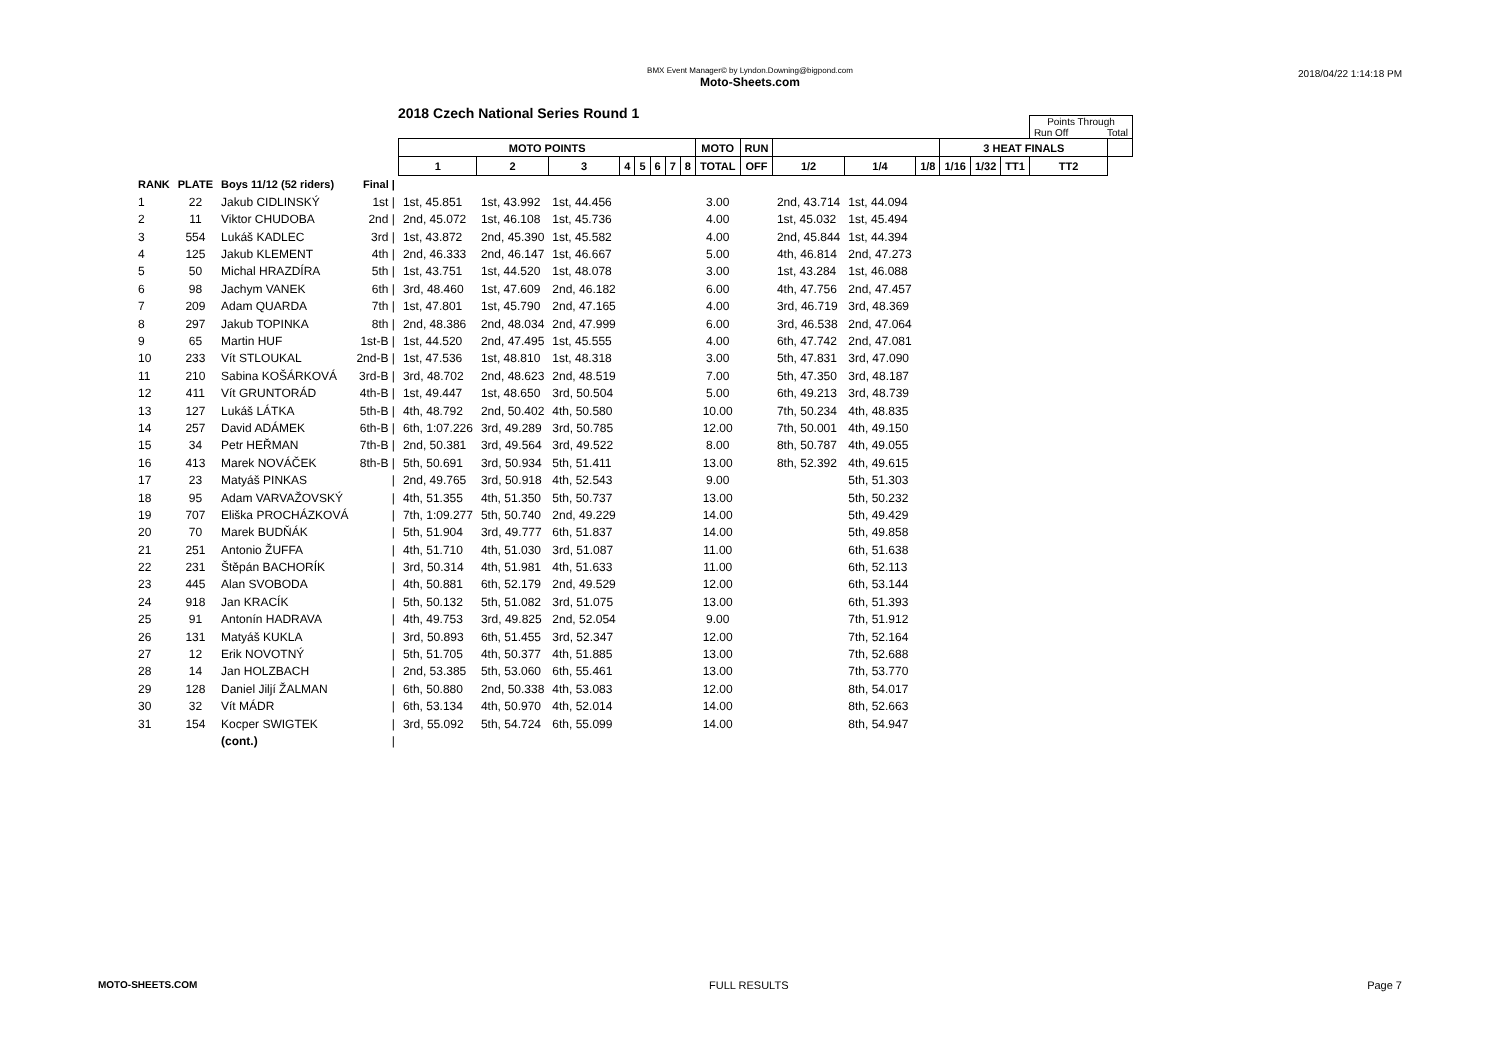BMX Event Manager© by Lyndon.Downing@bigpond.com
Moto-Sheets.com
2018/04/22 1:14:18 PM
2018 Czech National Series Round 1
| | | | | | | | | | | | | | | | | | | | | Points Through Run Off Total | |
| | | | | MOTO POINTS | | | | | | | | MOTO | RUN | | | | 3 HEAT FINALS | | | | |
| | | | | 1 | 2 | 3 | 4 | 5 | 6 | 7 | 8 | TOTAL | OFF | 1/2 | 1/4 | 1/8 | 1/16 | 1/32 | TT1 | TT2 | |
| RANK | PLATE | Boys 11/12 (52 riders) | Final / | | | | | | | | | | | | | | | | | | |
| 1 | 22 | Jakub CIDLINSKÝ | 1st / | 1st, 45.851 | 1st, 43.992 | 1st, 44.456 | | | | | | 3.00 | | 2nd, 43.714 | 1st, 44.094 | | | | | | |
| 2 | 11 | Viktor CHUDOBA | 2nd / | 2nd, 45.072 | 1st, 46.108 | 1st, 45.736 | | | | | | 4.00 | | 1st, 45.032 | 1st, 45.494 | | | | | | |
| 3 | 554 | Lukáš KADLEC | 3rd / | 1st, 43.872 | 2nd, 45.390 | 1st, 45.582 | | | | | | 4.00 | | 2nd, 45.844 | 1st, 44.394 | | | | | | |
| 4 | 125 | Jakub KLEMENT | 4th / | 2nd, 46.333 | 2nd, 46.147 | 1st, 46.667 | | | | | | 5.00 | | 4th, 46.814 | 2nd, 47.273 | | | | | | |
| 5 | 50 | Michal HRAZDÍRA | 5th / | 1st, 43.751 | 1st, 44.520 | 1st, 48.078 | | | | | | 3.00 | | 1st, 43.284 | 1st, 46.088 | | | | | | |
| 6 | 98 | Jachym VANEK | 6th / | 3rd, 48.460 | 1st, 47.609 | 2nd, 46.182 | | | | | | 6.00 | | 4th, 47.756 | 2nd, 47.457 | | | | | | |
| 7 | 209 | Adam QUARDA | 7th / | 1st, 47.801 | 1st, 45.790 | 2nd, 47.165 | | | | | | 4.00 | | 3rd, 46.719 | 3rd, 48.369 | | | | | | |
| 8 | 297 | Jakub TOPINKA | 8th / | 2nd, 48.386 | 2nd, 48.034 | 2nd, 47.999 | | | | | | 6.00 | | 3rd, 46.538 | 2nd, 47.064 | | | | | | |
| 9 | 65 | Martin HUF | 1st-B / | 1st, 44.520 | 2nd, 47.495 | 1st, 45.555 | | | | | | 4.00 | | 6th, 47.742 | 2nd, 47.081 | | | | | | |
| 10 | 233 | Vít STLOUKAL | 2nd-B / | 1st, 47.536 | 1st, 48.810 | 1st, 48.318 | | | | | | 3.00 | | 5th, 47.831 | 3rd, 47.090 | | | | | | |
| 11 | 210 | Sabina KOŠÁRKOVÁ | 3rd-B / | 3rd, 48.702 | 2nd, 48.623 | 2nd, 48.519 | | | | | | 7.00 | | 5th, 47.350 | 3rd, 48.187 | | | | | | |
| 12 | 411 | Vít GRUNTORÁD | 4th-B / | 1st, 49.447 | 1st, 48.650 | 3rd, 50.504 | | | | | | 5.00 | | 6th, 49.213 | 3rd, 48.739 | | | | | | |
| 13 | 127 | Lukáš LÁTKA | 5th-B / | 4th, 48.792 | 2nd, 50.402 | 4th, 50.580 | | | | | | 10.00 | | 7th, 50.234 | 4th, 48.835 | | | | | | |
| 14 | 257 | David ADÁMEK | 6th-B / | 6th, 1:07.226 | 3rd, 49.289 | 3rd, 50.785 | | | | | | 12.00 | | 7th, 50.001 | 4th, 49.150 | | | | | | |
| 15 | 34 | Petr HEŘMAN | 7th-B / | 2nd, 50.381 | 3rd, 49.564 | 3rd, 49.522 | | | | | | 8.00 | | 8th, 50.787 | 4th, 49.055 | | | | | | |
| 16 | 413 | Marek NOVÁČEK | 8th-B / | 5th, 50.691 | 3rd, 50.934 | 5th, 51.411 | | | | | | 13.00 | | 8th, 52.392 | 4th, 49.615 | | | | | | |
| 17 | 23 | Matyáš PINKAS | / | 2nd, 49.765 | 3rd, 50.918 | 4th, 52.543 | | | | | | 9.00 | | | 5th, 51.303 | | | | | | |
| 18 | 95 | Adam VARVAŽOVSKÝ | / | 4th, 51.355 | 4th, 51.350 | 5th, 50.737 | | | | | | 13.00 | | | 5th, 50.232 | | | | | | |
| 19 | 707 | Eliška PROCHÁZKOVÁ | / | 7th, 1:09.277 | 5th, 50.740 | 2nd, 49.229 | | | | | | 14.00 | | | 5th, 49.429 | | | | | | |
| 20 | 70 | Marek BUDŇÁK | / | 5th, 51.904 | 3rd, 49.777 | 6th, 51.837 | | | | | | 14.00 | | | 5th, 49.858 | | | | | | |
| 21 | 251 | Antonio ŽUFFA | / | 4th, 51.710 | 4th, 51.030 | 3rd, 51.087 | | | | | | 11.00 | | | 6th, 51.638 | | | | | | |
| 22 | 231 | Štěpán BACHORÍK | / | 3rd, 50.314 | 4th, 51.981 | 4th, 51.633 | | | | | | 11.00 | | | 6th, 52.113 | | | | | | |
| 23 | 445 | Alan SVOBODA | / | 4th, 50.881 | 6th, 52.179 | 2nd, 49.529 | | | | | | 12.00 | | | 6th, 53.144 | | | | | | |
| 24 | 918 | Jan KRACÍK | / | 5th, 50.132 | 5th, 51.082 | 3rd, 51.075 | | | | | | 13.00 | | | 6th, 51.393 | | | | | | |
| 25 | 91 | Antonín HADRAVA | / | 4th, 49.753 | 3rd, 49.825 | 2nd, 52.054 | | | | | | 9.00 | | | 7th, 51.912 | | | | | | |
| 26 | 131 | Matyáš KUKLA | / | 3rd, 50.893 | 6th, 51.455 | 3rd, 52.347 | | | | | | 12.00 | | | 7th, 52.164 | | | | | | |
| 27 | 12 | Erik NOVOTNÝ | / | 5th, 51.705 | 4th, 50.377 | 4th, 51.885 | | | | | | 13.00 | | | 7th, 52.688 | | | | | | |
| 28 | 14 | Jan HOLZBACH | / | 2nd, 53.385 | 5th, 53.060 | 6th, 55.461 | | | | | | 13.00 | | | 7th, 53.770 | | | | | | |
| 29 | 128 | Daniel Jiljí ŽALMAN | / | 6th, 50.880 | 2nd, 50.338 | 4th, 53.083 | | | | | | 12.00 | | | 8th, 54.017 | | | | | | |
| 30 | 32 | Vít MÁDR | / | 6th, 53.134 | 4th, 50.970 | 4th, 52.014 | | | | | | 14.00 | | | 8th, 52.663 | | | | | | |
| 31 | 154 | Kocper SWIGTEK | / | 3rd, 55.092 | 5th, 54.724 | 6th, 55.099 | | | | | | 14.00 | | | 8th, 54.947 | | | | | | |
| | | (cont.) | / | | | | | | | | | | | | | | | | | | |
MOTO-SHEETS.COM FULL RESULTS Page 7